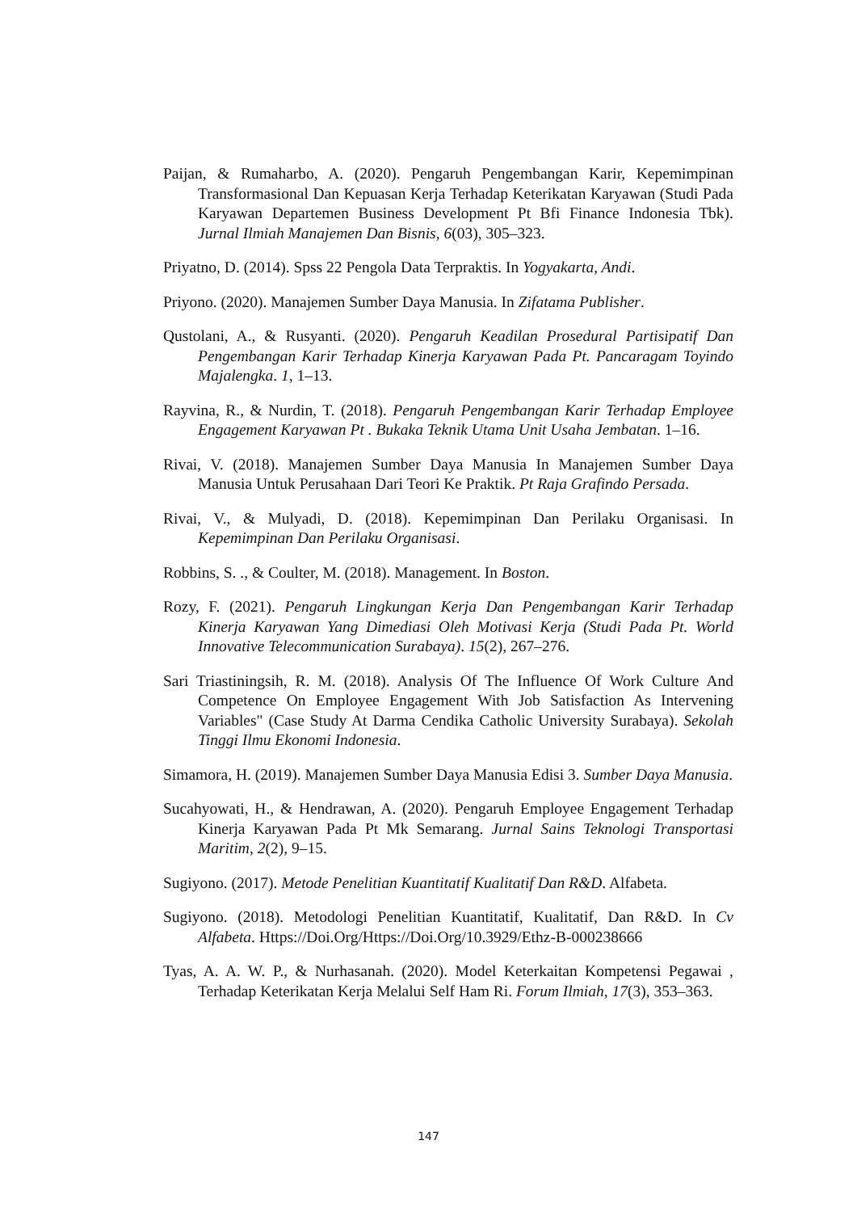Paijan, & Rumaharbo, A. (2020). Pengaruh Pengembangan Karir, Kepemimpinan Transformasional Dan Kepuasan Kerja Terhadap Keterikatan Karyawan (Studi Pada Karyawan Departemen Business Development Pt Bfi Finance Indonesia Tbk). Jurnal Ilmiah Manajemen Dan Bisnis, 6(03), 305–323.
Priyatno, D. (2014). Spss 22 Pengola Data Terpraktis. In Yogyakarta, Andi.
Priyono. (2020). Manajemen Sumber Daya Manusia. In Zifatama Publisher.
Qustolani, A., & Rusyanti. (2020). Pengaruh Keadilan Prosedural Partisipatif Dan Pengembangan Karir Terhadap Kinerja Karyawan Pada Pt. Pancaragam Toyindo Majalengka. 1, 1–13.
Rayvina, R., & Nurdin, T. (2018). Pengaruh Pengembangan Karir Terhadap Employee Engagement Karyawan Pt . Bukaka Teknik Utama Unit Usaha Jembatan. 1–16.
Rivai, V. (2018). Manajemen Sumber Daya Manusia In Manajemen Sumber Daya Manusia Untuk Perusahaan Dari Teori Ke Praktik. Pt Raja Grafindo Persada.
Rivai, V., & Mulyadi, D. (2018). Kepemimpinan Dan Perilaku Organisasi. In Kepemimpinan Dan Perilaku Organisasi.
Robbins, S. ., & Coulter, M. (2018). Management. In Boston.
Rozy, F. (2021). Pengaruh Lingkungan Kerja Dan Pengembangan Karir Terhadap Kinerja Karyawan Yang Dimediasi Oleh Motivasi Kerja (Studi Pada Pt. World Innovative Telecommunication Surabaya). 15(2), 267–276.
Sari Triastiningsih, R. M. (2018). Analysis Of The Influence Of Work Culture And Competence On Employee Engagement With Job Satisfaction As Intervening Variables" (Case Study At Darma Cendika Catholic University Surabaya). Sekolah Tinggi Ilmu Ekonomi Indonesia.
Simamora, H. (2019). Manajemen Sumber Daya Manusia Edisi 3. Sumber Daya Manusia.
Sucahyowati, H., & Hendrawan, A. (2020). Pengaruh Employee Engagement Terhadap Kinerja Karyawan Pada Pt Mk Semarang. Jurnal Sains Teknologi Transportasi Maritim, 2(2), 9–15.
Sugiyono. (2017). Metode Penelitian Kuantitatif Kualitatif Dan R&D. Alfabeta.
Sugiyono. (2018). Metodologi Penelitian Kuantitatif, Kualitatif, Dan R&D. In Cv Alfabeta. Https://Doi.Org/Https://Doi.Org/10.3929/Ethz-B-000238666
Tyas, A. A. W. P., & Nurhasanah. (2020). Model Keterkaitan Kompetensi Pegawai , Terhadap Keterikatan Kerja Melalui Self Ham Ri. Forum Ilmiah, 17(3), 353–363.
147